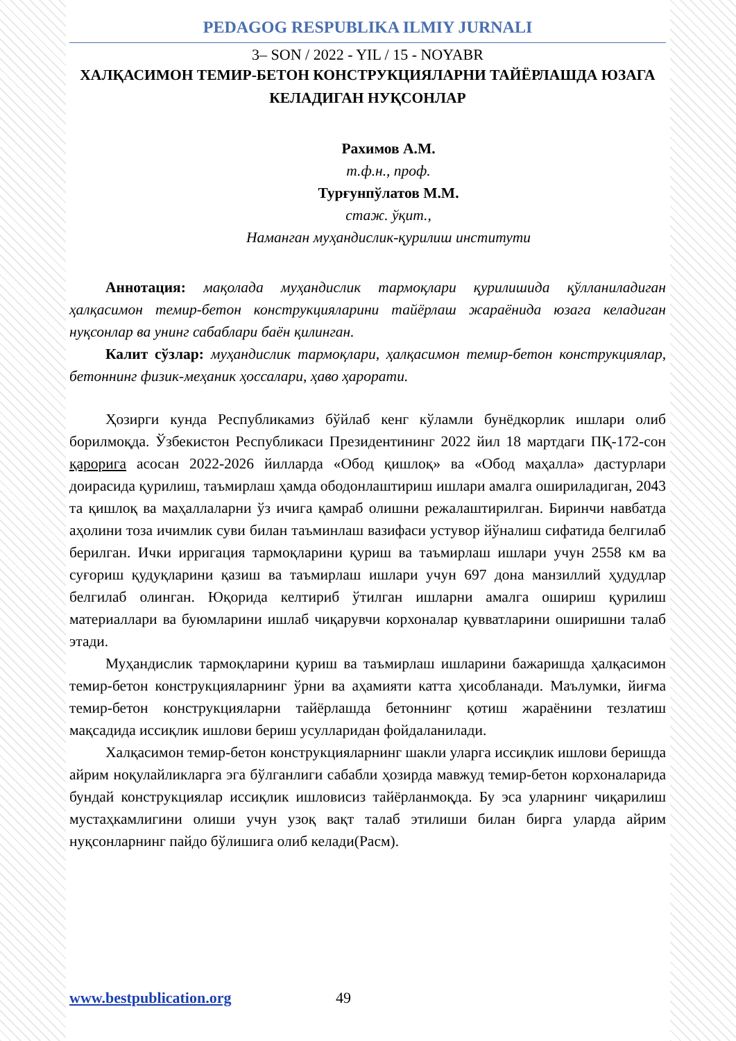PEDAGOG RESPUBLIKA ILMIY JURNALI
3– SON / 2022 - YIL / 15 - NOYABR
ХАЛҚАСИМОН ТЕМИР-БЕТОН КОНСТРУКЦИЯЛАРНИ ТАЙЁРЛАШДА ЮЗАГА КЕЛАДИГАН НУҚСОНЛАР
Рахимов А.М.
т.ф.н., проф.
Турғунпўлатов М.М.
стаж. ўқит.,
Наманган муҳандислик-қурилиш институти
Аннотация: мақолада муҳандислик тармоқлари қурилишида қўлланиладиган ҳалқасимон темир-бетон конструкцияларини тайёрлаш жараёнида юзага келадиган нуқсонлар ва унинг сабаблари баён қилинган.
Калит сўзлар: муҳандислик тармоқлари, ҳалқасимон темир-бетон конструкциялар, бетоннинг физик-меҳаник ҳоссалари, ҳаво ҳарорати.
Ҳозирги кунда Республикамиз бўйлаб кенг кўламли бунёдкорлик ишлари олиб борилмоқда. Ўзбекистон Республикаси Президентининг 2022 йил 18 мартдаги ПҚ-172-сон қарорига асосан 2022-2026 йилларда «Обод қишлоқ» ва «Обод маҳалла» дастурлари доирасида қурилиш, таъмирлаш ҳамда ободонлаштириш ишлари амалга ошириладиган, 2043 та қишлоқ ва маҳаллаларни ўз ичига қамраб олишни режалаштирилган. Биринчи навбатда аҳолини тоза ичимлик суви билан таъминлаш вазифаси устувор йўналиш сифатида белгилаб берилган. Ички ирригация тармоқларини қуриш ва таъмирлаш ишлари учун 2558 км ва суғориш қудуқларини қазиш ва таъмирлаш ишлари учун 697 дона манзиллий ҳудудлар белгилаб олинган. Юқорида келтириб ўтилган ишларни амалга ошириш қурилиш материаллари ва буюмларини ишлаб чиқарувчи корхоналар қувватларини оширишни талаб этади.
Муҳандислик тармоқларини қуриш ва таъмирлаш ишларини бажаришда ҳалқасимон темир-бетон конструкцияларнинг ўрни ва аҳамияти катта ҳисобланади. Маълумки, йиғма темир-бетон конструкцияларни тайёрлашда бетоннинг қотиш жараёнини тезлатиш мақсадида иссиқлик ишлови бериш усулларидан фойдаланилади.
Халқасимон темир-бетон конструкцияларнинг шакли уларга иссиқлик ишлови беришда айрим ноқулайликларга эга бўлганлиги сабабли ҳозирда мавжуд темир-бетон корхоналарида бундай конструкциялар иссиқлик ишловисиз тайёрланмоқда. Бу эса уларнинг чиқарилиш мустаҳкамлигини олиши учун узоқ вақт талаб этилиши билан бирга уларда айрим нуқсонларнинг пайдо бўлишига олиб келади(Расм).
www.bestpublication.org 49